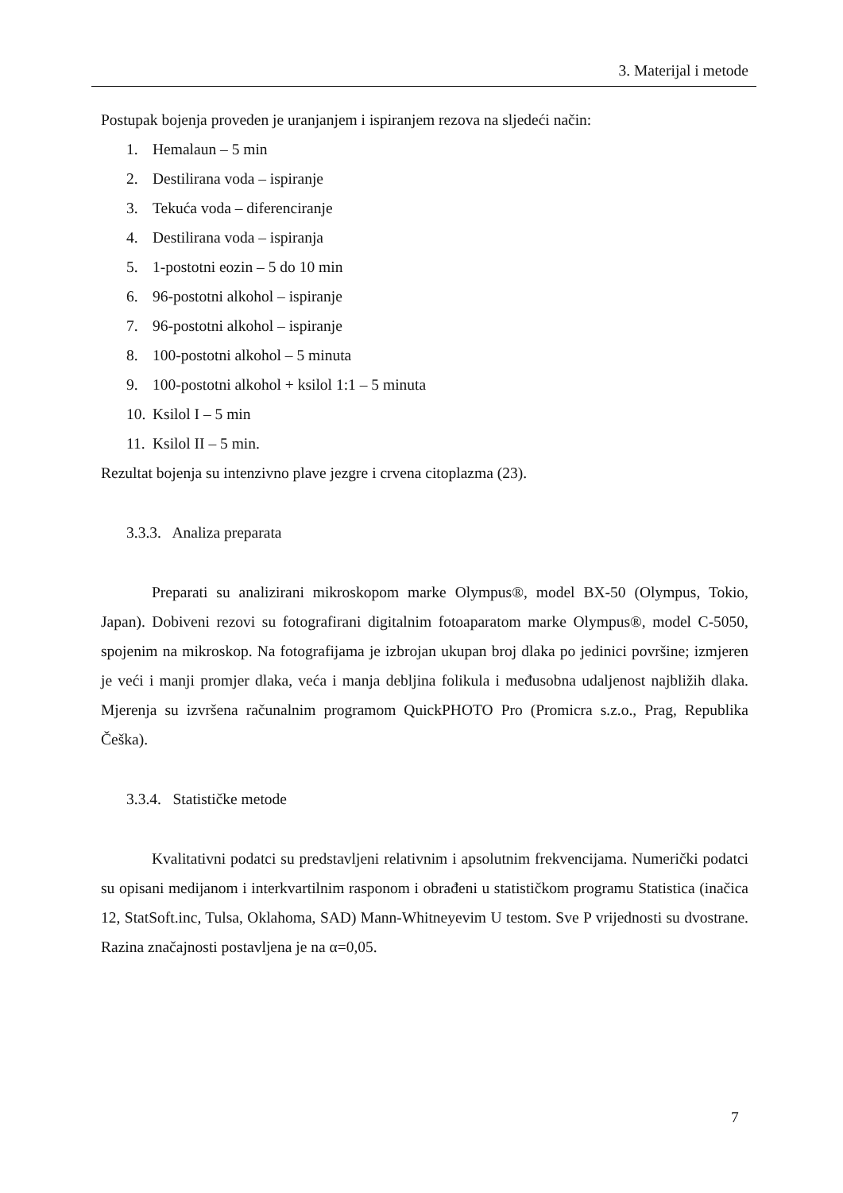3. Materijal i metode
Postupak bojenja proveden je uranjanjem i ispiranjem rezova na sljedeći način:
1. Hemalaun – 5 min
2. Destilirana voda – ispiranje
3. Tekuća voda – diferenciranje
4. Destilirana voda – ispiranja
5. 1-postotni eozin – 5 do 10 min
6. 96-postotni alkohol – ispiranje
7. 96-postotni alkohol – ispiranje
8. 100-postotni alkohol – 5 minuta
9. 100-postotni alkohol + ksilol 1:1 – 5 minuta
10. Ksilol I – 5 min
11. Ksilol II – 5 min.
Rezultat bojenja su intenzivno plave jezgre i crvena citoplazma (23).
3.3.3. Analiza preparata
Preparati su analizirani mikroskopom marke Olympus®, model BX-50 (Olympus, Tokio, Japan). Dobiveni rezovi su fotografirani digitalnim fotoaparatom marke Olympus®, model C-5050, spojenim na mikroskop. Na fotografijama je izbrojan ukupan broj dlaka po jedinici površine; izmjeren je veći i manji promjer dlaka, veća i manja debljina folikula i međusobna udaljenost najbližih dlaka. Mjerenja su izvršena računalnim programom QuickPHOTO Pro (Promicra s.z.o., Prag, Republika Češka).
3.3.4. Statističke metode
Kvalitativni podatci su predstavljeni relativnim i apsolutnim frekvencijama. Numerički podatci su opisani medijanom i interkvartilnim rasponom i obrađeni u statističkom programu Statistica (inačica 12, StatSoft.inc, Tulsa, Oklahoma, SAD) Mann-Whitneyevim U testom. Sve P vrijednosti su dvostrane. Razina značajnosti postavljena je na α=0,05.
7